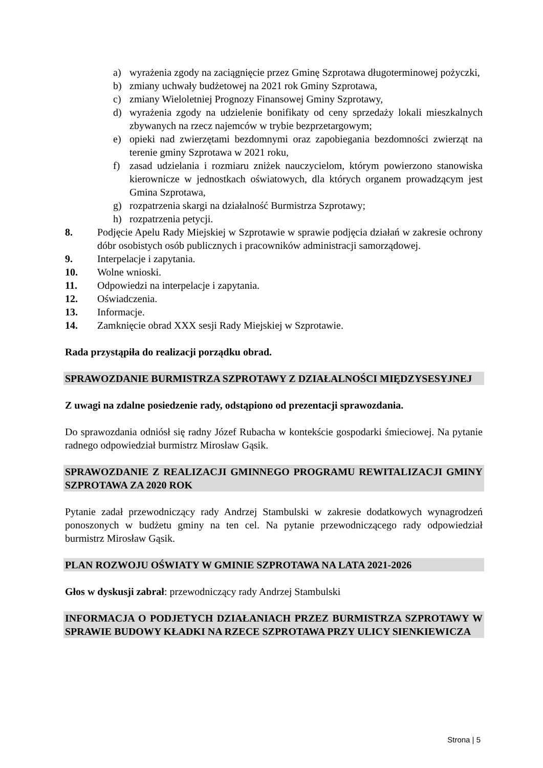a) wyrażenia zgody na zaciągnięcie przez Gminę Szprotawa długoterminowej pożyczki,
b) zmiany uchwały budżetowej na 2021 rok Gminy Szprotawa,
c) zmiany Wieloletniej Prognozy Finansowej Gminy Szprotawy,
d) wyrażenia zgody na udzielenie bonifikaty od ceny sprzedaży lokali mieszkalnych zbywanych na rzecz najemców w trybie bezprzetargowym;
e) opieki nad zwierzętami bezdomnymi oraz zapobiegania bezdomności zwierząt na terenie gminy Szprotawa w 2021 roku,
f) zasad udzielania i rozmiaru zniżek nauczycielom, którym powierzono stanowiska kierownicze w jednostkach oświatowych, dla których organem prowadzącym jest Gmina Szprotawa,
g) rozpatrzenia skargi na działalność Burmistrza Szprotawy;
h) rozpatrzenia petycji.
8. Podjęcie Apelu Rady Miejskiej w Szprotawie w sprawie podjęcia działań w zakresie ochrony dóbr osobistych osób publicznych i pracowników administracji samorządowej.
9. Interpelacje i zapytania.
10. Wolne wnioski.
11. Odpowiedzi na interpelacje i zapytania.
12. Oświadczenia.
13. Informacje.
14. Zamknięcie obrad XXX sesji Rady Miejskiej w Szprotawie.
Rada przystąpiła do realizacji porządku obrad.
SPRAWOZDANIE BURMISTRZA SZPROTAWY Z DZIAŁALNOŚCI MIĘDZYSESYJNEJ
Z uwagi na zdalne posiedzenie rady, odstąpiono od prezentacji sprawozdania.
Do sprawozdania odniósł się radny Józef Rubacha w kontekście gospodarki śmieciowej. Na pytanie radnego odpowiedział burmistrz Mirosław Gąsik.
SPRAWOZDANIE Z REALIZACJI GMINNEGO PROGRAMU REWITALIZACJI GMINY SZPROTAWA ZA 2020 ROK
Pytanie zadał przewodniczący rady Andrzej Stambulski w zakresie dodatkowych wynagrodzeń ponoszonych w budżetu gminy na ten cel. Na pytanie przewodniczącego rady odpowiedział burmistrz Mirosław Gąsik.
PLAN ROZWOJU OŚWIATY W GMINIE SZPROTAWA NA LATA 2021-2026
Głos w dyskusji zabrał: przewodniczący rady Andrzej Stambulski
INFORMACJA O PODJETYCH DZIAŁANIACH PRZEZ BURMISTRZA SZPROTAWY W SPRAWIE BUDOWY KŁADKI NA RZECE SZPROTAWA PRZY ULICY SIENKIEWICZA
Strona | 5